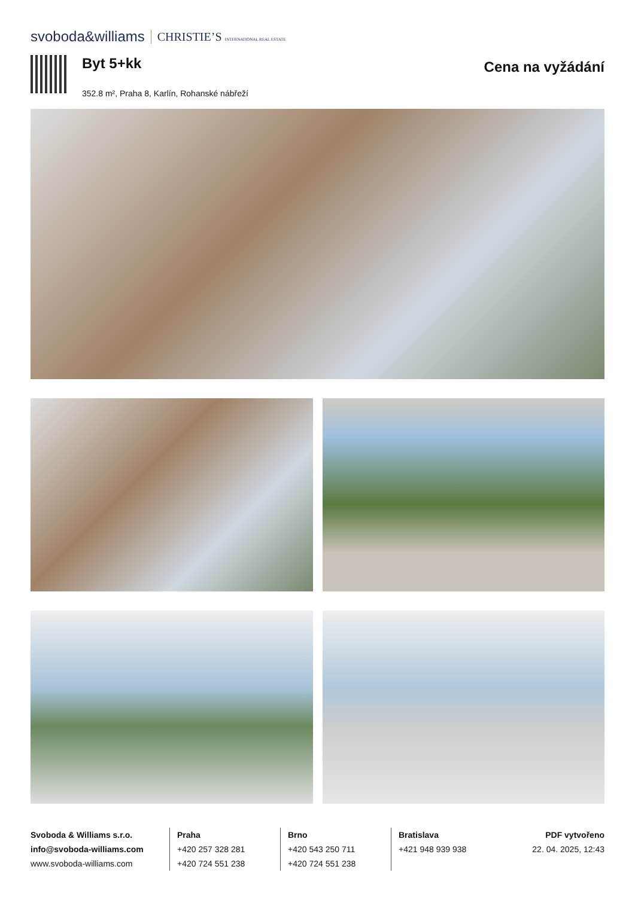svoboda&williams CHRISTIE’S INTERNATIONAL REAL ESTATE
Byt 5+kk
352.8 m², Praha 8, Karlín, Rohanské nábřeží
Cena na vyžádání
Svoboda & Williams s.r.o.
info@svoboda-williams.com
www.svoboda-williams.com
Praha
+420 257 328 281
+420 724 551 238
Brno
+420 543 250 711
+420 724 551 238
Bratislava
+421 948 939 938
PDF vytvořeno
22. 04. 2025, 12:43